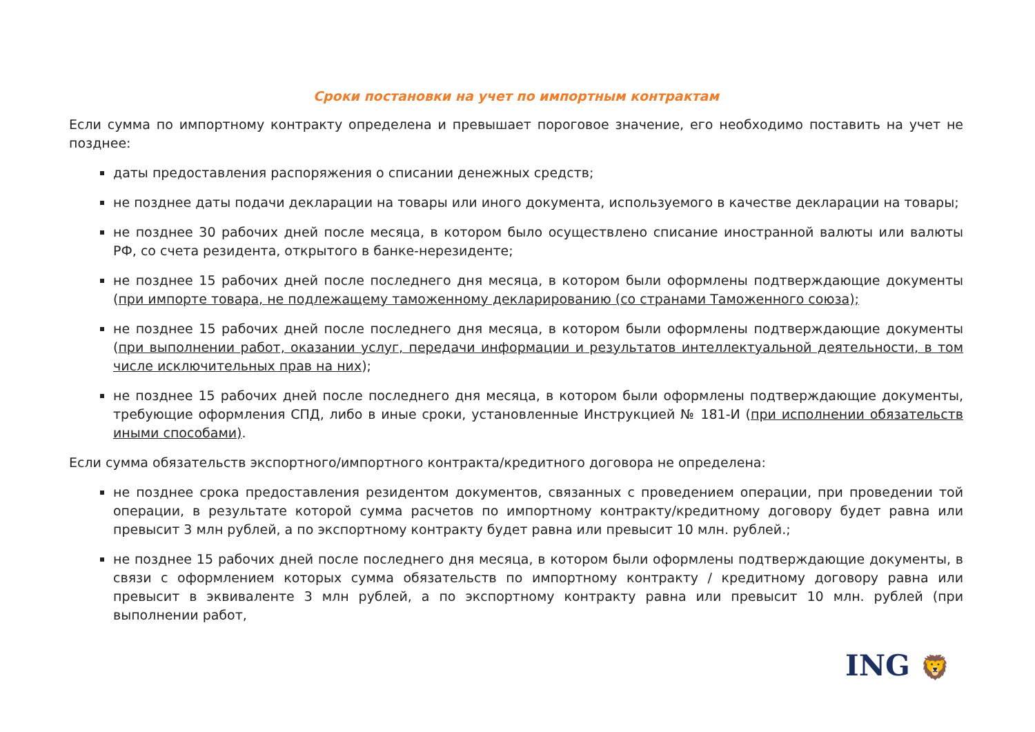Сроки постановки на учет по импортным контрактам
Если сумма по импортному контракту определена и превышает пороговое значение, его необходимо поставить на учет не позднее:
даты предоставления распоряжения о списании денежных средств;
не позднее даты подачи декларации на товары или иного документа, используемого в качестве декларации на товары;
не позднее 30 рабочих дней после месяца, в котором было осуществлено списание иностранной валюты или валюты РФ, со счета резидента, открытого в банке-нерезиденте;
не позднее 15 рабочих дней после последнего дня месяца, в котором были оформлены подтверждающие документы (при импорте товара, не подлежащему таможенному декларированию (со странами Таможенного союза);
не позднее 15 рабочих дней после последнего дня месяца, в котором были оформлены подтверждающие документы (при выполнении работ, оказании услуг, передачи информации и результатов интеллектуальной деятельности, в том числе исключительных прав на них);
не позднее 15 рабочих дней после последнего дня месяца, в котором были оформлены подтверждающие документы, требующие оформления СПД, либо в иные сроки, установленные Инструкцией № 181-И (при исполнении обязательств иными способами).
Если сумма обязательств экспортного/импортного контракта/кредитного договора не определена:
не позднее срока предоставления резидентом документов, связанных с проведением операции, при проведении той операции, в результате которой сумма расчетов по импортному контракту/кредитному договору будет равна или превысит 3 млн рублей, а по экспортному контракту будет равна или превысит 10 млн. рублей.;
не позднее 15 рабочих дней после последнего дня месяца, в котором были оформлены подтверждающие документы, в связи с оформлением которых сумма обязательств по импортному контракту / кредитному договору равна или превысит в эквиваленте 3 млн рублей, а по экспортному контракту равна или превысит 10 млн. рублей (при выполнении работ,
ING 🦁